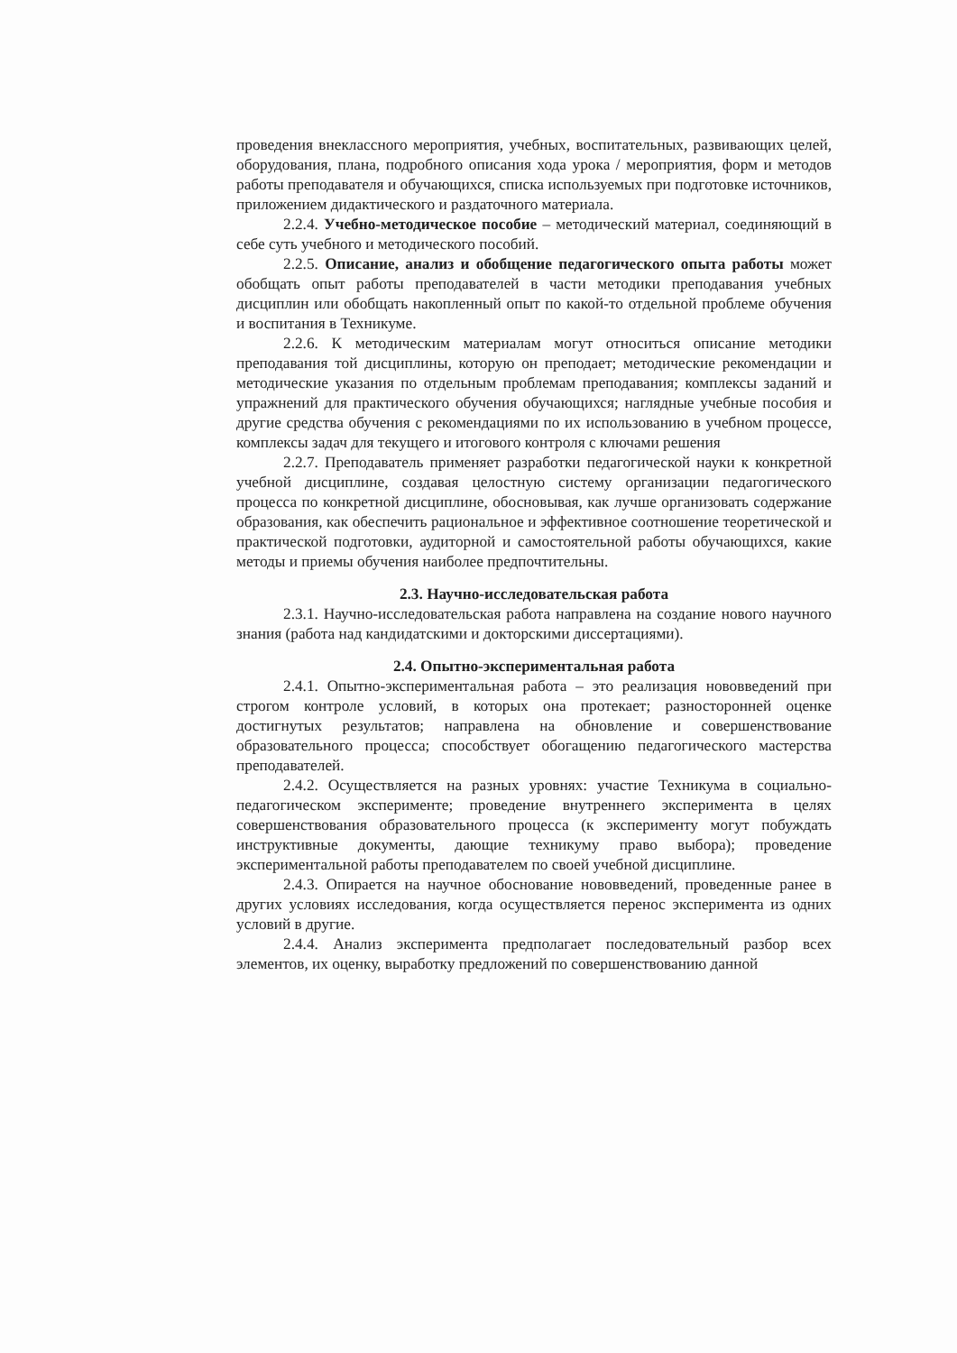проведения внеклассного мероприятия, учебных, воспитательных, развивающих целей, оборудования, плана, подробного описания хода урока / мероприятия, форм и методов работы преподавателя и обучающихся, списка используемых при подготовке источников, приложением дидактического и раздаточного материала.
2.2.4. Учебно-методическое пособие – методический материал, соединяющий в себе суть учебного и методического пособий.
2.2.5. Описание, анализ и обобщение педагогического опыта работы может обобщать опыт работы преподавателей в части методики преподавания учебных дисциплин или обобщать накопленный опыт по какой-то отдельной проблеме обучения и воспитания в Техникуме.
2.2.6. К методическим материалам могут относиться описание методики преподавания той дисциплины, которую он преподает; методические рекомендации и методические указания по отдельным проблемам преподавания; комплексы заданий и упражнений для практического обучения обучающихся; наглядные учебные пособия и другие средства обучения с рекомендациями по их использованию в учебном процессе, комплексы задач для текущего и итогового контроля с ключами решения
2.2.7. Преподаватель применяет разработки педагогической науки к конкретной учебной дисциплине, создавая целостную систему организации педагогического процесса по конкретной дисциплине, обосновывая, как лучше организовать содержание образования, как обеспечить рациональное и эффективное соотношение теоретической и практической подготовки, аудиторной и самостоятельной работы обучающихся, какие методы и приемы обучения наиболее предпочтительны.
2.3. Научно-исследовательская работа
2.3.1. Научно-исследовательская работа направлена на создание нового научного знания (работа над кандидатскими и докторскими диссертациями).
2.4. Опытно-экспериментальная работа
2.4.1. Опытно-экспериментальная работа – это реализация нововведений при строгом контроле условий, в которых она протекает; разносторонней оценке достигнутых результатов; направлена на обновление и совершенствование образовательного процесса; способствует обогащению педагогического мастерства преподавателей.
2.4.2. Осуществляется на разных уровнях: участие Техникума в социально-педагогическом эксперименте; проведение внутреннего эксперимента в целях совершенствования образовательного процесса (к эксперименту могут побуждать инструктивные документы, дающие техникуму право выбора); проведение экспериментальной работы преподавателем по своей учебной дисциплине.
2.4.3. Опирается на научное обоснование нововведений, проведенные ранее в других условиях исследования, когда осуществляется перенос эксперимента из одних условий в другие.
2.4.4. Анализ эксперимента предполагает последовательный разбор всех элементов, их оценку, выработку предложений по совершенствованию данной